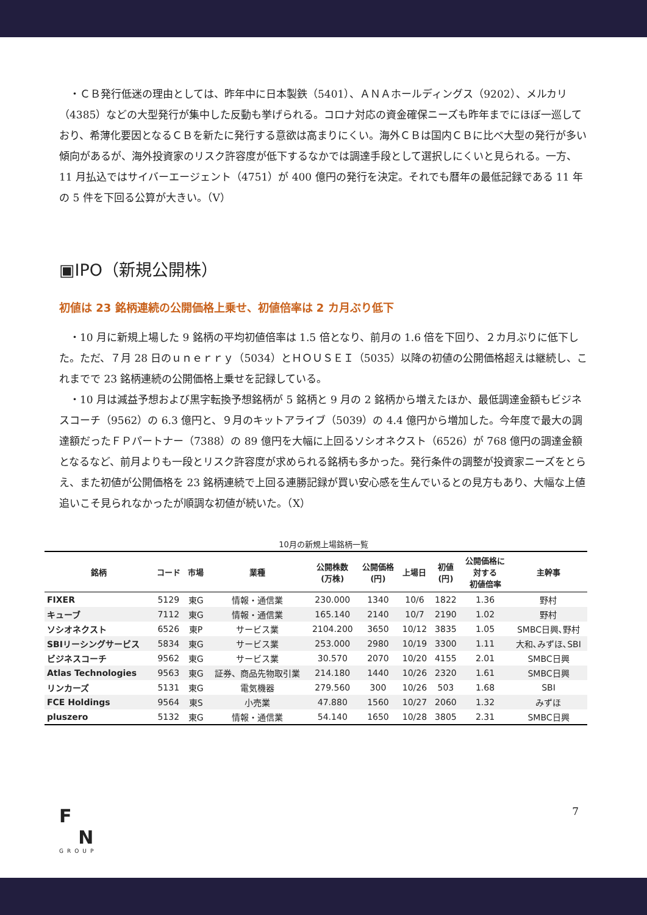・ＣＢ発行低迷の理由としては、昨年中に日本製鉄（5401）、ＡＮＡホールディングス（9202）、メルカリ（4385）などの大型発行が集中した反動も挙げられる。コロナ対応の資金確保ニーズも昨年までにほぼ一巡しており、希薄化要因となるＣＢを新たに発行する意欲は高まりにくい。海外ＣＢは国内ＣＢに比べ大型の発行が多い傾向があるが、海外投資家のリスク許容度が低下するなかでは調達手段として選択しにくいと見られる。一方、11 月払込ではサイバーエージェント（4751）が 400 億円の発行を決定。それでも暦年の最低記録である 11 年の 5 件を下回る公算が大きい。（V）
▣IPO（新規公開株）
初値は 23 銘柄連続の公開価格上乗せ、初値倍率は 2 カ月ぶり低下
　・10 月に新規上場した 9 銘柄の平均初値倍率は 1.5 倍となり、前月の 1.6 倍を下回り、２カ月ぶりに低下した。ただ、７月 28 日のｕｎｅｒｒｙ（5034）とＨＯＵＳＥＩ（5035）以降の初値の公開価格超えは継続し、これまでで 23 銘柄連続の公開価格上乗せを記録している。
　・10 月は減益予想および黒字転換予想銘柄が 5 銘柄と 9 月の 2 銘柄から増えたほか、最低調達金額もビジネスコーチ（9562）の 6.3 億円と、９月のキットアライブ（5039）の 4.4 億円から増加した。今年度で最大の調達額だったＦＰパートナー（7388）の 89 億円を大幅に上回るソシオネクスト（6526）が 768 億円の調達金額となるなど、前月よりも一段とリスク許容度が求められる銘柄も多かった。発行条件の調整が投資家ニーズをとらえ、また初値が公開価格を 23 銘柄連続で上回る連勝記録が買い安心感を生んでいるとの見方もあり、大幅な上値追いこそ見られなかったが順調な初値が続いた。（X）
10月の新規上場銘柄一覧
| 銘柄 | コード | 市場 | 業種 | 公開株数 (万株) | 公開価格 (円) | 上場日 | 初値 (円) | 公開価格に 対する 初値倍率 | 主幹事 |
| --- | --- | --- | --- | --- | --- | --- | --- | --- | --- |
| FIXER | 5129 | 東G | 情報・通信業 | 230.000 | 1340 | 10/6 | 1822 | 1.36 | 野村 |
| キューブ | 7112 | 東G | 情報・通信業 | 165.140 | 2140 | 10/7 | 2190 | 1.02 | 野村 |
| ソシオネクスト | 6526 | 東P | サービス業 | 2104.200 | 3650 | 10/12 | 3835 | 1.05 | SMBC日興､野村 |
| SBIリーシングサービス | 5834 | 東G | サービス業 | 253.000 | 2980 | 10/19 | 3300 | 1.11 | 大和､みずほ､SBI |
| ビジネスコーチ | 9562 | 東G | サービス業 | 30.570 | 2070 | 10/20 | 4155 | 2.01 | SMBC日興 |
| Atlas Technologies | 9563 | 東G | 証券、商品先物取引業 | 214.180 | 1440 | 10/26 | 2320 | 1.61 | SMBC日興 |
| リンカーズ | 5131 | 東G | 電気機器 | 279.560 | 300 | 10/26 | 503 | 1.68 | SBI |
| FCE Holdings | 9564 | 東S | 小売業 | 47.880 | 1560 | 10/27 | 2060 | 1.32 | みずほ |
| pluszero | 5132 | 東G | 情報・通信業 | 54.140 | 1650 | 10/28 | 3805 | 2.31 | SMBC日興 |
F
N
GROUP
7